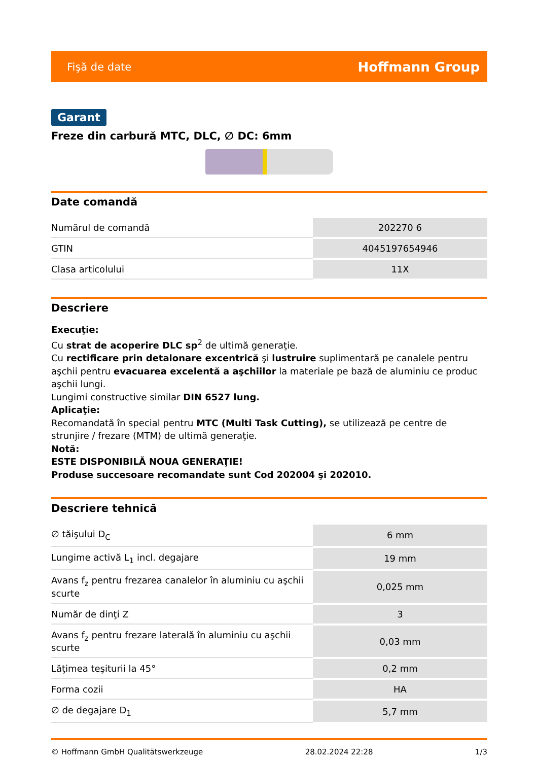Fişă de date Hoffmann Group
Garant
Freze din carbură MTC, DLC, ∅ DC: 6mm
Date comandă
| Numărul de comandă | 202270 6 |
| GTIN | 4045197654946 |
| Clasa articolului | 11X |
Descriere
Execuţie:
Cu strat de acoperire DLC sp<sup>2</sup> de ultimă generaţie.
Cu rectificare prin detalonare excentrică şi lustruire suplimentară pe canalele pentru aşchii pentru evacuarea excelentă a aşchiilor la materiale pe bază de aluminiu ce produc aşchii lungi.
Lungimi constructive similar DIN 6527 lung.
Aplicaţie:
Recomandată în special pentru MTC (Multi Task Cutting), se utilizează pe centre de strunjire / frezare (MTM) de ultimă generaţie.
Notă:
ESTE DISPONIBILĂ NOUA GENERAŢIE!
Produse succesoare recomandate sunt Cod 202004 şi 202010.
Descriere tehnică
| ∅ tăişului D<sub>C</sub> | 6 mm |
| Lungime activă L<sub>1</sub> incl. degajare | 19 mm |
| Avans f<sub>z</sub> pentru frezarea canalelor în aluminiu cu aşchii scurte | 0,025 mm |
| Număr de dinţi Z | 3 |
| Avans f<sub>z</sub> pentru frezare laterală în aluminiu cu aşchii scurte | 0,03 mm |
| Lăţimea teşiturii la 45° | 0,2 mm |
| Forma cozii | HA |
| ∅ de degajare D<sub>1</sub> | 5,7 mm |
© Hoffmann GmbH Qualitätswerkzeuge 28.02.2024 22:28 1/3